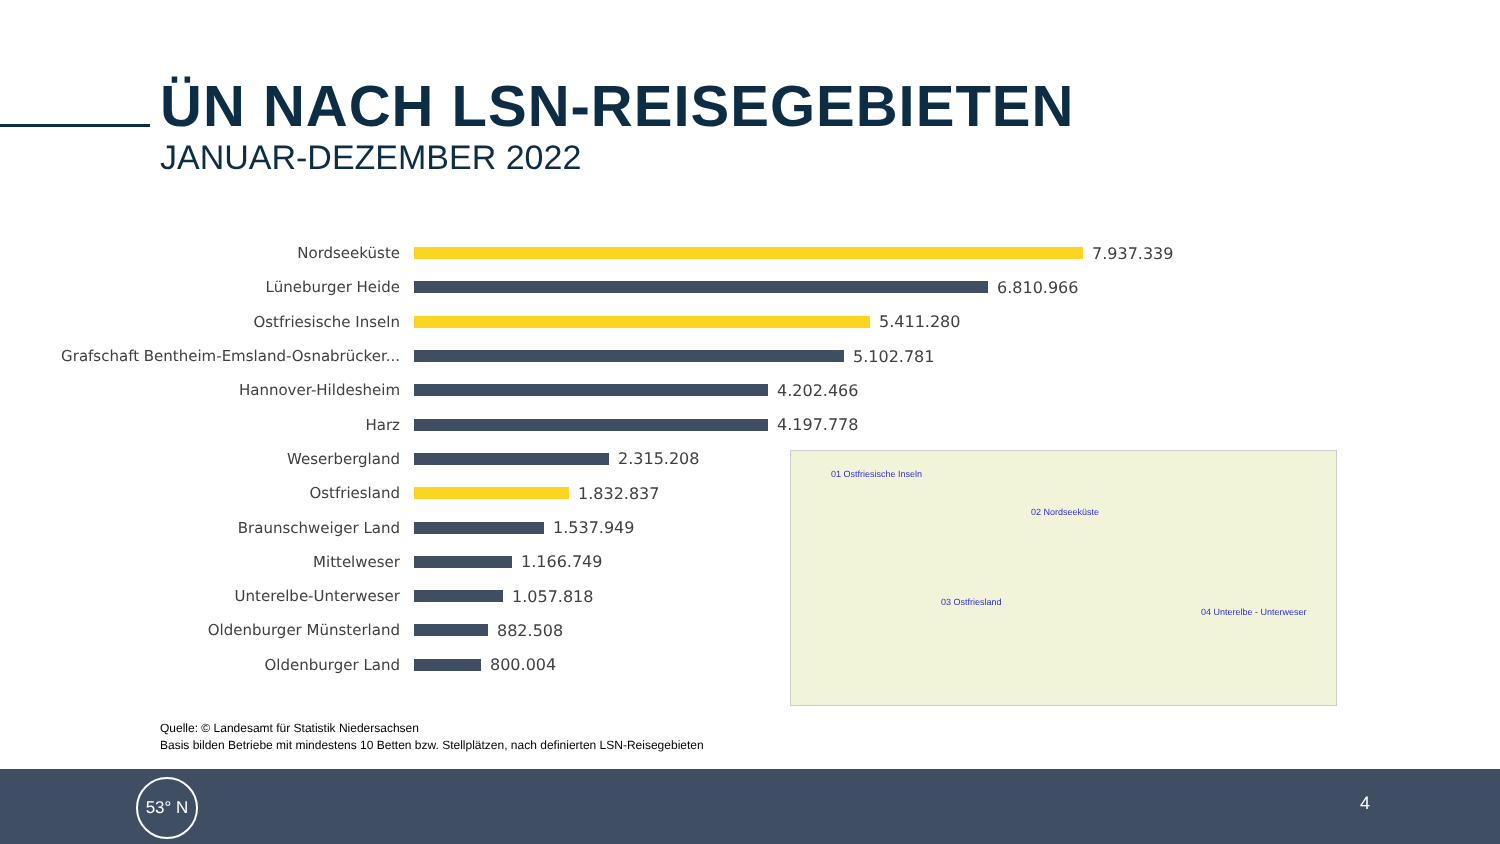ÜN NACH LSN-REISEGEBIETEN
JANUAR-DEZEMBER 2022
Nordseeküste 7.937.339
Lüneburger Heide 6.810.966
Ostfriesische Inseln 5.411.280
Grafschaft Bentheim-Emsland-Osnabrücker... 5.102.781
Hannover-Hildesheim 4.202.466
Harz 4.197.778
Weserbergland 2.315.208
Ostfriesland 1.832.837
Braunschweiger Land 1.537.949
Mittelweser 1.166.749
Unterelbe-Unterweser 1.057.818
Oldenburger Münsterland 882.508
Oldenburger Land 800.004
01 Ostfriesische Inseln
02 Nordseeküste
03 Ostfriesland
04 Unterelbe - Unterweser
Quelle: © Landesamt für Statistik Niedersachsen
Basis bilden Betriebe mit mindestens 10 Betten bzw. Stellplätzen, nach definierten LSN-Reisegebieten
53° N
4